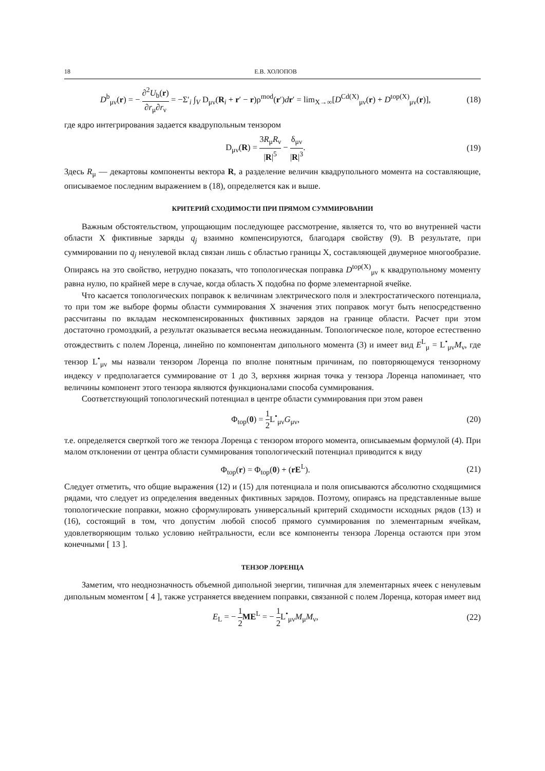18 Е.В. ХОЛОПОВ
D<sup>b</sup><sub>μν</sub>(r) = − ∂<sup>2</sup>U<sub>b</sub>(r) ∂r<sub>μ</sub>∂r<sub>ν</sub> = −Σ′<sub>i</sub> ∫<sub>V</sub> D<sub>μν</sub>(R<sub>i</sub> + r′ − r)ρ<sup>mod</sup>(r′)dr′ = lim<sub>X→∞</sub>[D<sup>Cd(X)</sup><sub>μν</sub>(r) + D<sup>top(X)</sup><sub>μν</sub>(r)],
(18)
где ядро интегрирования задается квадрупольным тензором
D<sub>μν</sub>(R) = 3R<sub>μ</sub>R<sub>ν</sub> |R|<sup>5</sup> − δ<sub>μν</sub> |R|<sup>3</sup>.
(19)
Здесь R<sub>μ</sub> — декартовы компоненты вектора R, а разделение величин квадрупольного момента на составляющие, описываемое последним выражением в (18), определяется как и выше.
КРИТЕРИЙ СХОДИМОСТИ ПРИ ПРЯМОМ СУММИРОВАНИИ
Важным обстоятельством, упрощающим последующее рассмотрение, является то, что во внутренней части области X фиктивные заряды q<sub>j</sub> взаимно компенсируются, благодаря свойству (9). В результате, при суммировании по q<sub>j</sub> ненулевой вклад связан лишь с областью границы X, составляющей двумерное многообразие. Опираясь на это свойство, нетрудно показать, что топологическая поправка D<sup>top(X)</sup><sub>μν</sub> к квадрупольному моменту равна нулю, по крайней мере в случае, когда область X подобна по форме элементарной ячейке.
Что касается топологических поправок к величинам электрического поля и электростатического потенциала, то при том же выборе формы области суммирования X значения этих поправок могут быть непосредственно рассчитаны по вкладам нескомпенсированных фиктивных зарядов на границе области. Расчет при этом достаточно громоздкий, а результат оказывается весьма неожиданным. Топологическое поле, которое естественно отождествить с полем Лоренца, линейно по компонентам дипольного момента (3) и имеет вид E<sup>L</sup><sub>μ</sub> = L<sup>•</sup><sub>μν</sub>M<sub>ν</sub>, где тензор L<sup>•</sup><sub>μν</sub> мы назвали тензором Лоренца по вполне понятным причинам, по повторяющемуся тензорному индексу v предполагается суммирование от 1 до 3, верхняя жирная точка у тензора Лоренца напоминает, что величины компонент этого тензора являются функционалами способа суммирования.
Соответствующий топологический потенциал в центре области суммирования при этом равен
Φ<sub>top</sub>(0) = 1 2 L<sup>•</sup><sub>μν</sub>G<sub>μν</sub>, (20)
т.е. определяется сверткой того же тензора Лоренца с тензором второго момента, описываемым формулой (4). При малом отклонении от центра области суммирования топологический потенциал приводится к виду
Φ<sub>top</sub>(r) = Φ<sub>top</sub>(0) + (rE<sup>L</sup>). (21)
Следует отметить, что общие выражения (12) и (15) для потенциала и поля описываются абсолютно сходящимися рядами, что следует из определения введенных фиктивных зарядов. Поэтому, опираясь на представленные выше топологические поправки, можно сформулировать универсальный критерий сходимости исходных рядов (13) и (16), состоящий в том, что допусти́м любой способ прямого суммирования по элементарным ячейкам, удовлетворяющим только условию нейтральности, если все компоненты тензора Лоренца остаются при этом конечными [ 13 ].
ТЕНЗОР ЛОРЕНЦА
Заметим, что неоднозначность объемной дипольной энергии, типичная для элементарных ячеек с ненулевым дипольным моментом [ 4 ], также устраняется введением поправки, связанной с полем Лоренца, которая имеет вид
E<sub>L</sub> = − 1 2 ME<sup>L</sup> = − 1 2 L<sup>•</sup><sub>μν</sub>M<sub>μ</sub>M<sub>ν</sub>,
(22)